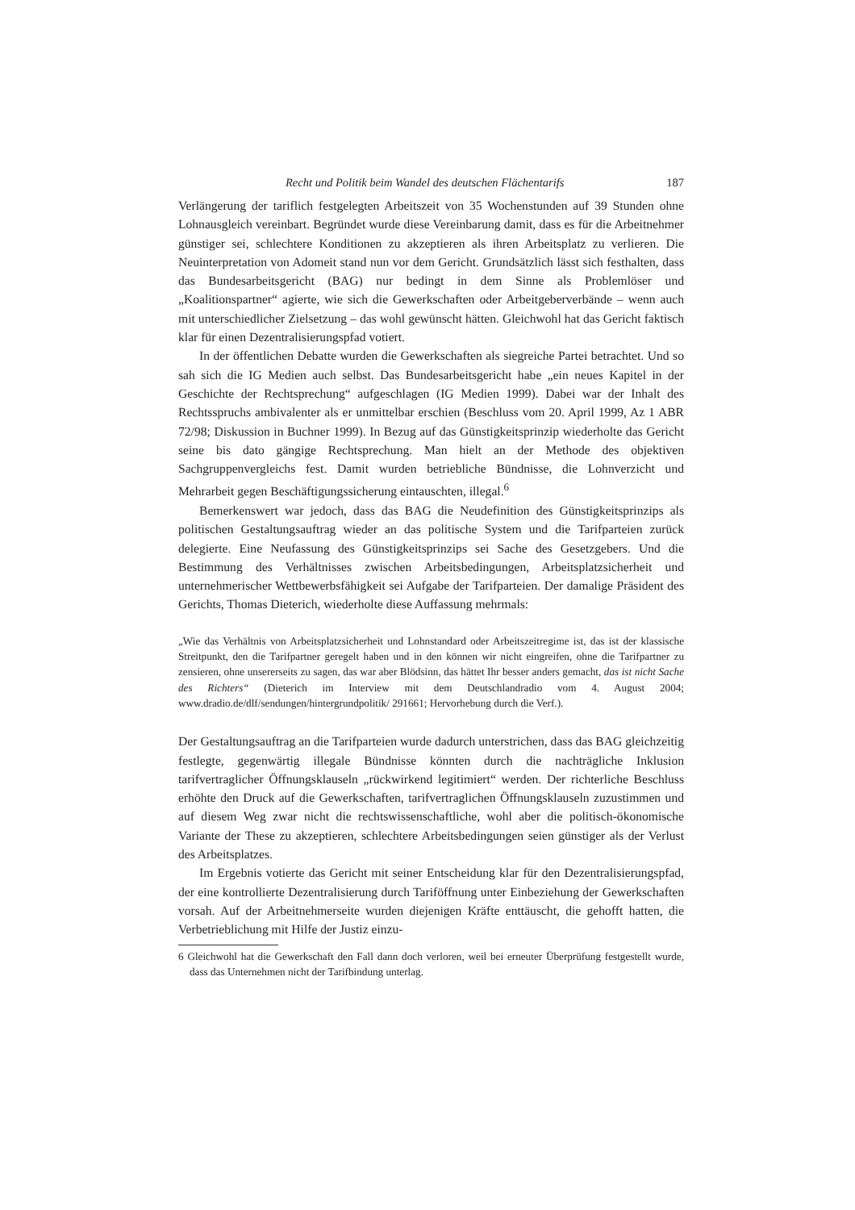Recht und Politik beim Wandel des deutschen Flächentarifs 187
Verlängerung der tariflich festgelegten Arbeitszeit von 35 Wochenstunden auf 39 Stunden ohne Lohnausgleich vereinbart. Begründet wurde diese Vereinbarung damit, dass es für die Arbeitnehmer günstiger sei, schlechtere Konditionen zu akzeptieren als ihren Arbeitsplatz zu verlieren. Die Neuinterpretation von Adomeit stand nun vor dem Gericht. Grundsätzlich lässt sich festhalten, dass das Bundesarbeitsgericht (BAG) nur bedingt in dem Sinne als Problemlöser und „Koalitionspartner“ agierte, wie sich die Gewerkschaften oder Arbeitgeberverbände – wenn auch mit unterschiedlicher Zielsetzung – das wohl gewünscht hätten. Gleichwohl hat das Gericht faktisch klar für einen Dezentralisierungspfad votiert.
In der öffentlichen Debatte wurden die Gewerkschaften als siegreiche Partei betrachtet. Und so sah sich die IG Medien auch selbst. Das Bundesarbeitsgericht habe „ein neues Kapitel in der Geschichte der Rechtsprechung“ aufgeschlagen (IG Medien 1999). Dabei war der Inhalt des Rechtsspruchs ambivalenter als er unmittelbar erschien (Beschluss vom 20. April 1999, Az 1 ABR 72/98; Diskussion in Buchner 1999). In Bezug auf das Günstigkeitsprinzip wiederholte das Gericht seine bis dato gängige Rechtsprechung. Man hielt an der Methode des objektiven Sachgruppenvergleichs fest. Damit wurden betriebliche Bündnisse, die Lohnverzicht und Mehrarbeit gegen Beschäftigungssicherung eintauschten, illegal.<sup>6</sup>
Bemerkenswert war jedoch, dass das BAG die Neudefinition des Günstigkeitsprinzips als politischen Gestaltungsauftrag wieder an das politische System und die Tarifparteien zurück delegierte. Eine Neufassung des Günstigkeitsprinzips sei Sache des Gesetzgebers. Und die Bestimmung des Verhältnisses zwischen Arbeitsbedingungen, Arbeitsplatzsicherheit und unternehmerischer Wettbewerbsfähigkeit sei Aufgabe der Tarifparteien. Der damalige Präsident des Gerichts, Thomas Dieterich, wiederholte diese Auffassung mehrmals:
„Wie das Verhältnis von Arbeitsplatzsicherheit und Lohnstandard oder Arbeitszeitregime ist, das ist der klassische Streitpunkt, den die Tarifpartner geregelt haben und in den können wir nicht eingreifen, ohne die Tarifpartner zu zensieren, ohne unsererseits zu sagen, das war aber Blödsinn, das hättet Ihr besser anders gemacht, das ist nicht Sache des Richters“ (Dieterich im Interview mit dem Deutschlandradio vom 4. August 2004; www.dradio.de/dlf/sendungen/hintergrundpolitik/ 291661; Hervorhebung durch die Verf.).
Der Gestaltungsauftrag an die Tarifparteien wurde dadurch unterstrichen, dass das BAG gleichzeitig festlegte, gegenwärtig illegale Bündnisse könnten durch die nachträgliche Inklusion tarifvertraglicher Öffnungsklauseln „rückwirkend legitimiert“ werden. Der richterliche Beschluss erhöhte den Druck auf die Gewerkschaften, tarifvertraglichen Öffnungsklauseln zuzustimmen und auf diesem Weg zwar nicht die rechtswissenschaftliche, wohl aber die politisch-ökonomische Variante der These zu akzeptieren, schlechtere Arbeitsbedingungen seien günstiger als der Verlust des Arbeitsplatzes.
Im Ergebnis votierte das Gericht mit seiner Entscheidung klar für den Dezentralisierungspfad, der eine kontrollierte Dezentralisierung durch Tariföffnung unter Einbeziehung der Gewerkschaften vorsah. Auf der Arbeitnehmerseite wurden diejenigen Kräfte enttäuscht, die gehofft hatten, die Verbetrieblichung mit Hilfe der Justiz einzu-
6 Gleichwohl hat die Gewerkschaft den Fall dann doch verloren, weil bei erneuter Überprüfung festgestellt wurde, dass das Unternehmen nicht der Tarifbindung unterlag.